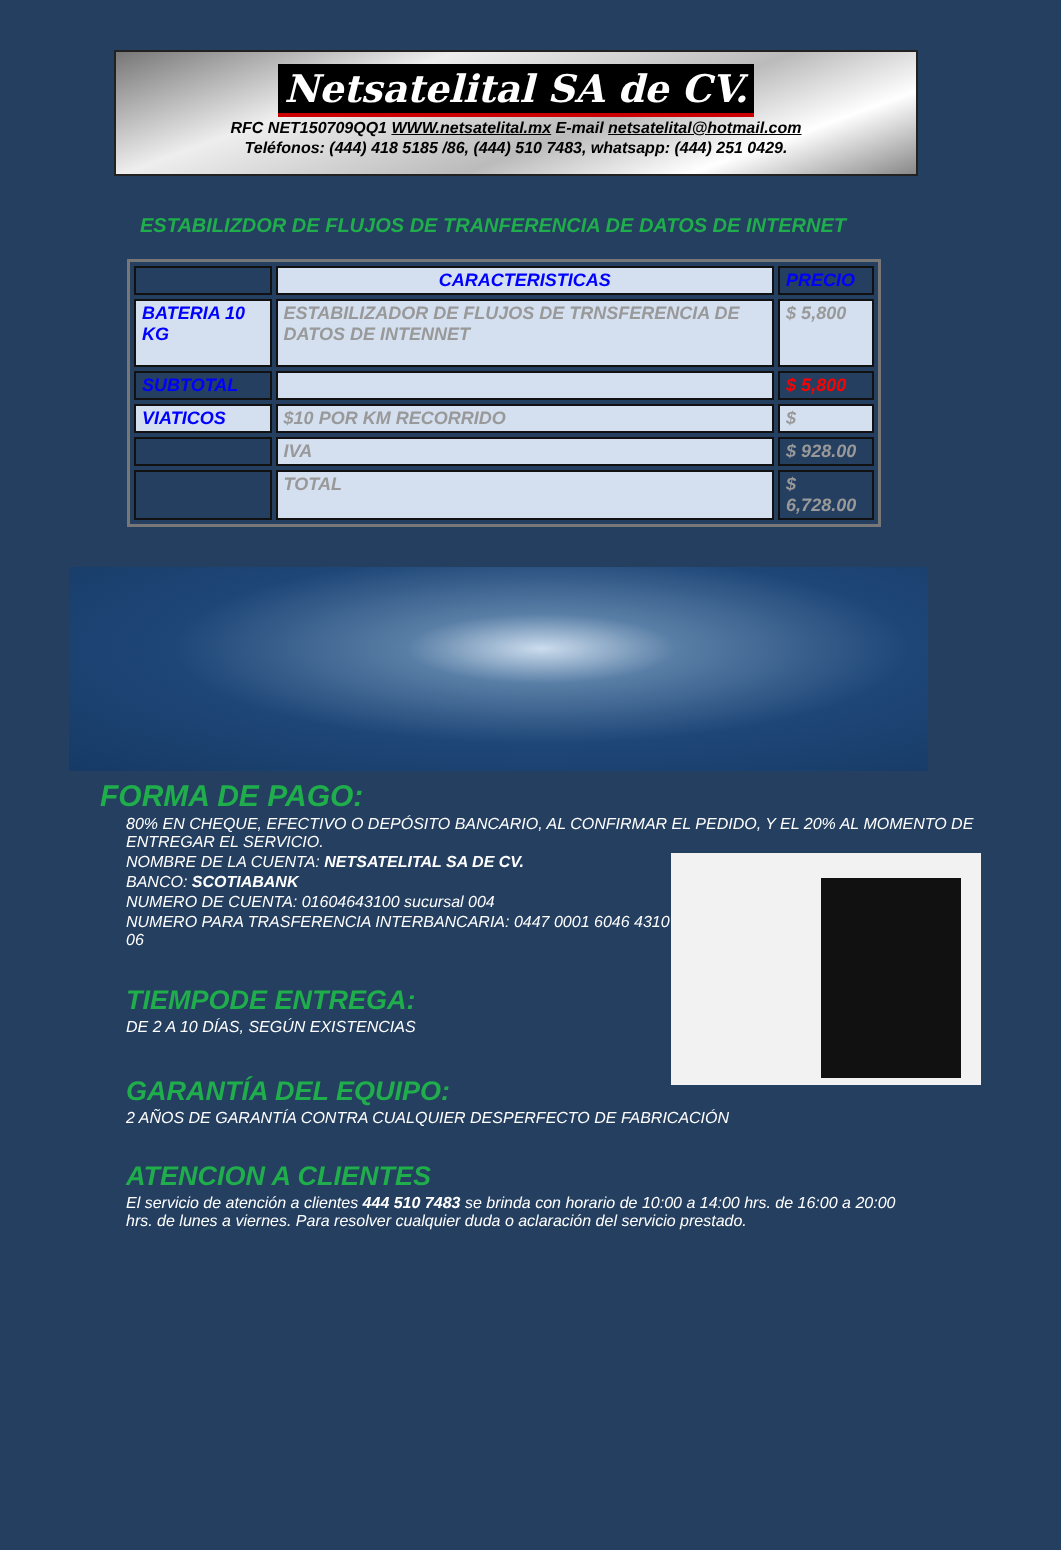Netsatelital SA de CV.
RFC NET150709QQ1 WWW.netsatelital.mx E-mail netsatelital@hotmail.com
Teléfonos: (444) 418 5185 /86, (444) 510 7483, whatsapp: (444) 251 0429.
ESTABILIZDOR DE FLUJOS DE TRANFERENCIA DE DATOS DE INTERNET
| | CARACTERISTICAS | PRECIO |
| BATERIA 10 KG | ESTABILIZADOR DE FLUJOS DE TRNSFERENCIA DE DATOS DE INTENNET | $ 5,800 |
| SUBTOTAL | | $ 5,800 |
| VIATICOS | $10 POR KM RECORRIDO | $ |
| | IVA | $ 928.00 |
| | TOTAL | $ 6,728.00 |
FORMA DE PAGO:
80% EN CHEQUE, EFECTIVO O DEPÓSITO BANCARIO, AL CONFIRMAR EL PEDIDO, Y EL 20% AL MOMENTO DE ENTREGAR EL SERVICIO.
NOMBRE DE LA CUENTA: NETSATELITAL SA DE CV.
BANCO: SCOTIABANK
NUMERO DE CUENTA: 01604643100 sucursal 004
NUMERO PARA TRASFERENCIA INTERBANCARIA: 0447 0001 6046 4310 06
TIEMPODE ENTREGA:
DE 2 A 10 DÍAS, SEGÚN EXISTENCIAS
GARANTÍA DEL EQUIPO:
2 AÑOS DE GARANTÍA CONTRA CUALQUIER DESPERFECTO DE FABRICACIÓN
ATENCION A CLIENTES
El servicio de atención a clientes 444 510 7483 se brinda con horario de 10:00 a 14:00 hrs. de 16:00 a 20:00 hrs. de lunes a viernes. Para resolver cualquier duda o aclaración del servicio prestado.